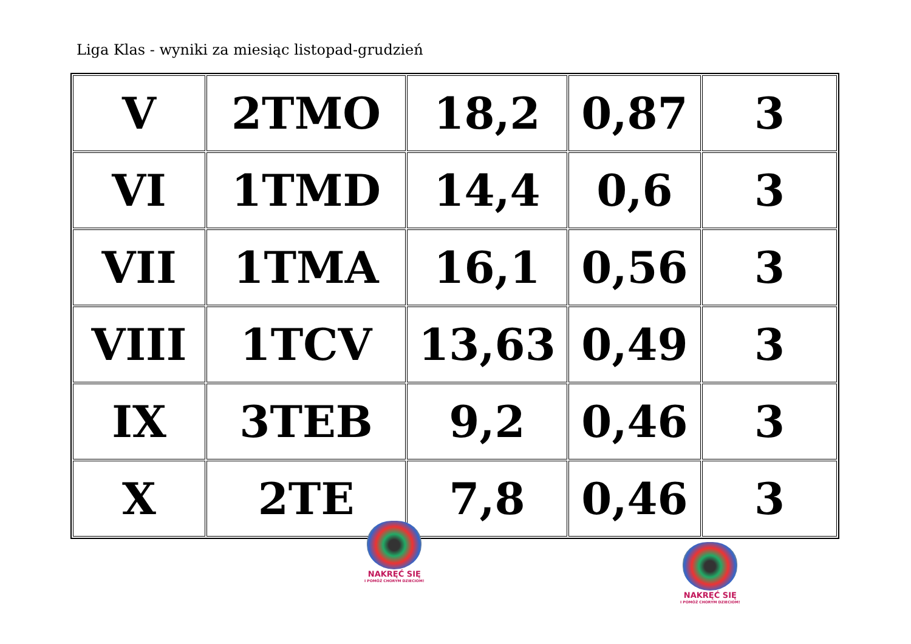Liga Klas - wyniki za miesiąc listopad-grudzień
| V | 2TMO | 18,2 | 0,87 | 3 |
| VI | 1TMD | 14,4 | 0,6 | 3 |
| VII | 1TMA | 16,1 | 0,56 | 3 |
| VIII | 1TCV | 13,63 | 0,49 | 3 |
| IX | 3TEB | 9,2 | 0,46 | 3 |
| X | 2TE | 7,8 | 0,46 | 3 |
NAKRĘĆ SIĘ
I POMÓŻ CHORYM DZIECIOM!
NAKRĘĆ SIĘ
I POMÓŻ CHORYM DZIECIOM!